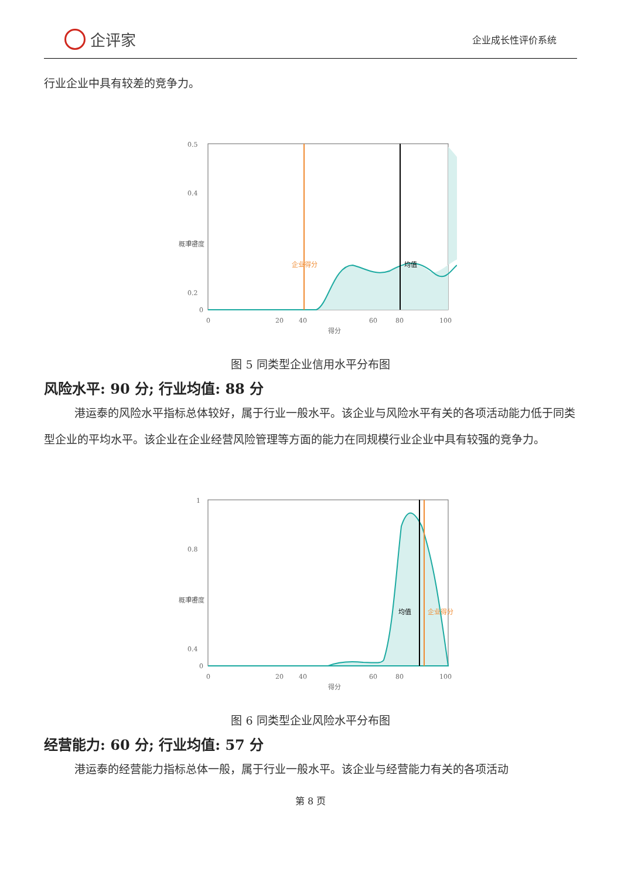企评家
企业成长性评价系统
行业企业中具有较差的竞争力。
0.5
0.4
0.3
0.2
0
0
20
40
60
80
100
得分
概率密度
企业得分
均值
图 5 同类型企业信用水平分布图
风险水平: 90 分; 行业均值: 88 分
港运泰的风险水平指标总体较好，属于行业一般水平。该企业与风险水平有关的各项活动能力低于同类型企业的平均水平。该企业在企业经营风险管理等方面的能力在同规模行业企业中具有较强的竞争力。
1
0.8
0.6
0.4
0
0
20
40
60
80
100
得分
概率密度
均值
企业得分
图 6 同类型企业风险水平分布图
经营能力: 60 分; 行业均值: 57 分
港运泰的经营能力指标总体一般，属于行业一般水平。该企业与经营能力有关的各项活动
第 8 页